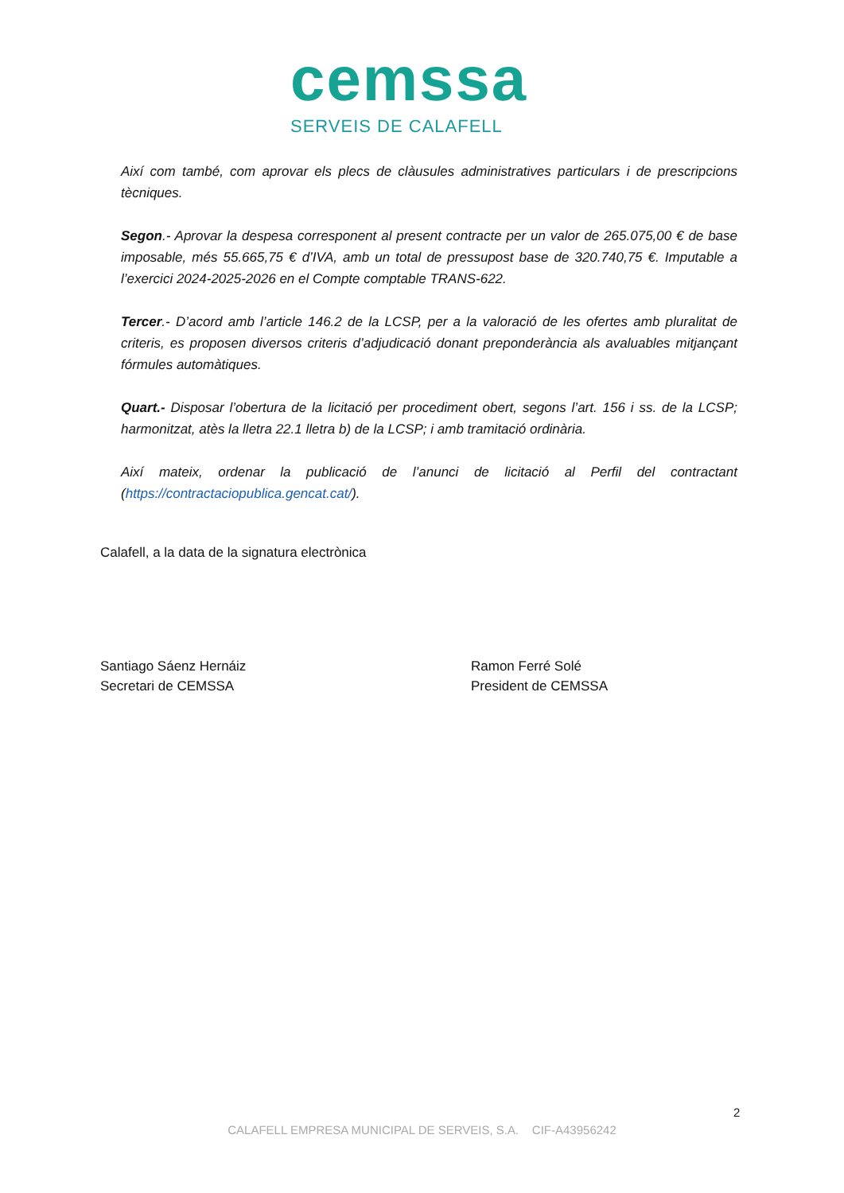cemssa
SERVEIS DE CALAFELL
Així com també, com aprovar els plecs de clàusules administratives particulars i de prescripcions tècniques.
Segon.- Aprovar la despesa corresponent al present contracte per un valor de 265.075,00 € de base imposable, més 55.665,75 € d’IVA, amb un total de pressupost base de 320.740,75 €. Imputable a l’exercici 2024-2025-2026 en el Compte comptable TRANS-622.
Tercer.- D’acord amb l’article 146.2 de la LCSP, per a la valoració de les ofertes amb pluralitat de criteris, es proposen diversos criteris d’adjudicació donant preponderància als avaluables mitjançant fórmules automàtiques.
Quart.- Disposar l’obertura de la licitació per procediment obert, segons l’art. 156 i ss. de la LCSP; harmonitzat, atès la lletra 22.1 lletra b) de la LCSP; i amb tramitació ordinària.
Així mateix, ordenar la publicació de l’anunci de licitació al Perfil del contractant (https://contractaciopublica.gencat.cat/).
Calafell, a la data de la signatura electrònica
Santiago Sáenz Hernáiz
Secretari de CEMSSA
Ramon Ferré Solé
President de CEMSSA
2
CALAFELL EMPRESA MUNICIPAL DE SERVEIS, S.A. CIF-A43956242